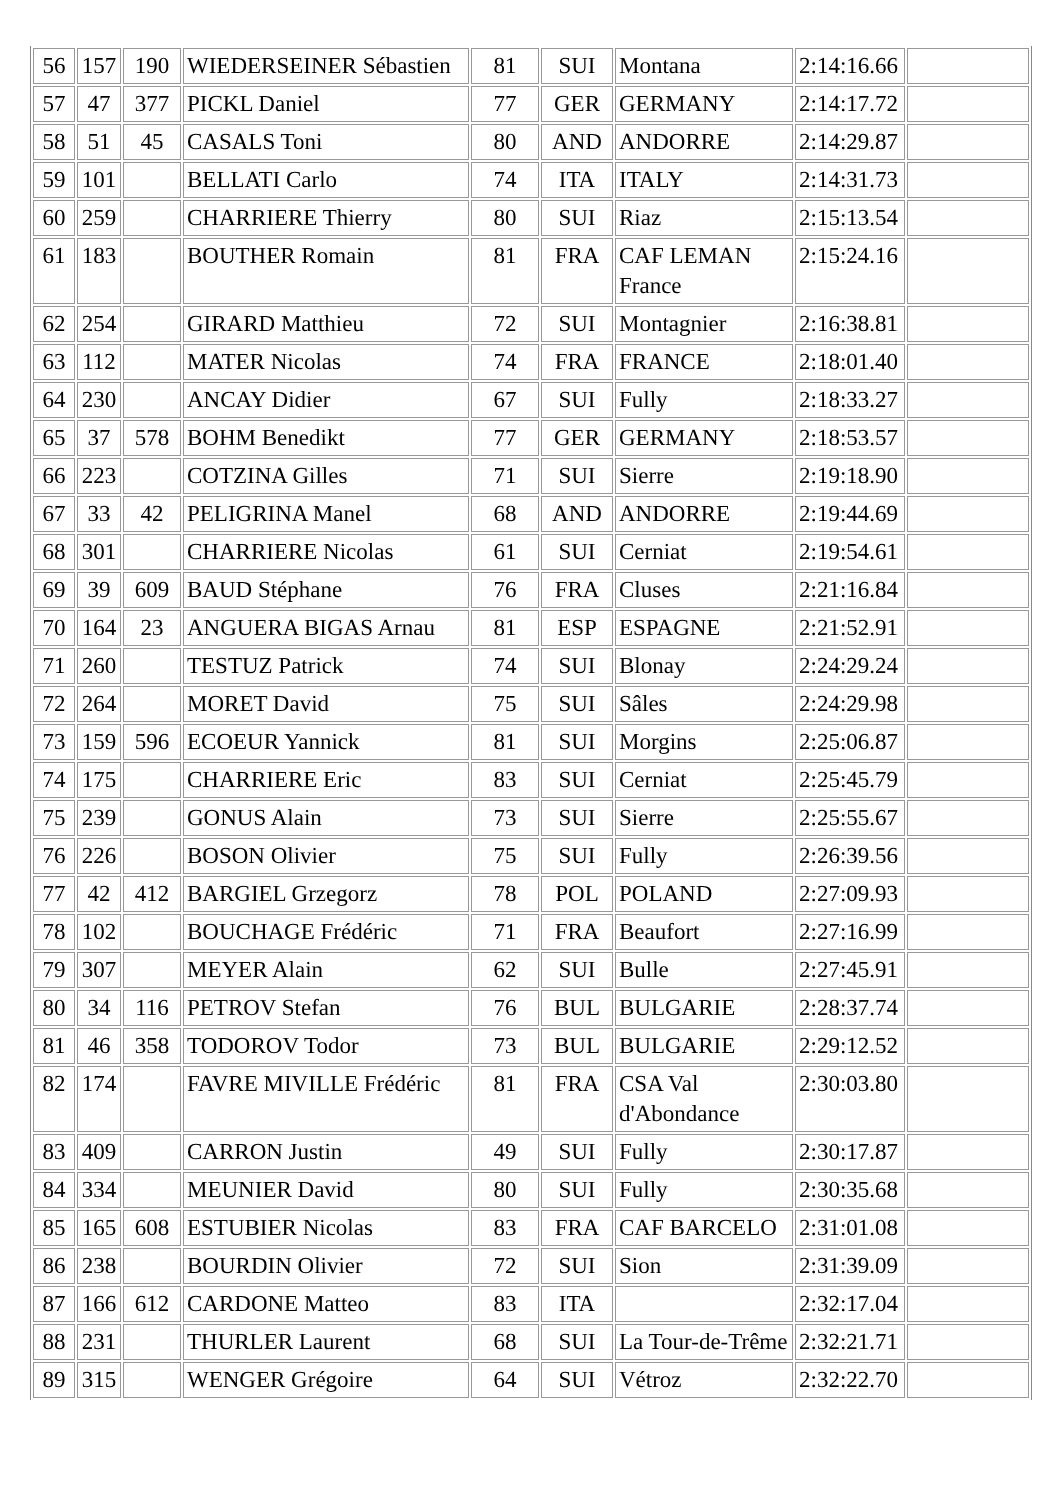| 56 | 157 | 190 | WIEDERSEINER Sébastien | 81 | SUI | Montana | 2:14:16.66 | |
| 57 | 47 | 377 | PICKL Daniel | 77 | GER | GERMANY | 2:14:17.72 | |
| 58 | 51 | 45 | CASALS Toni | 80 | AND | ANDORRE | 2:14:29.87 | |
| 59 | 101 | | BELLATI Carlo | 74 | ITA | ITALY | 2:14:31.73 | |
| 60 | 259 | | CHARRIERE Thierry | 80 | SUI | Riaz | 2:15:13.54 | |
| 61 | 183 | | BOUTHER Romain | 81 | FRA | CAF LEMAN France | 2:15:24.16 | |
| 62 | 254 | | GIRARD Matthieu | 72 | SUI | Montagnier | 2:16:38.81 | |
| 63 | 112 | | MATER Nicolas | 74 | FRA | FRANCE | 2:18:01.40 | |
| 64 | 230 | | ANCAY Didier | 67 | SUI | Fully | 2:18:33.27 | |
| 65 | 37 | 578 | BOHM Benedikt | 77 | GER | GERMANY | 2:18:53.57 | |
| 66 | 223 | | COTZINA Gilles | 71 | SUI | Sierre | 2:19:18.90 | |
| 67 | 33 | 42 | PELIGRINA Manel | 68 | AND | ANDORRE | 2:19:44.69 | |
| 68 | 301 | | CHARRIERE Nicolas | 61 | SUI | Cerniat | 2:19:54.61 | |
| 69 | 39 | 609 | BAUD Stéphane | 76 | FRA | Cluses | 2:21:16.84 | |
| 70 | 164 | 23 | ANGUERA BIGAS Arnau | 81 | ESP | ESPAGNE | 2:21:52.91 | |
| 71 | 260 | | TESTUZ Patrick | 74 | SUI | Blonay | 2:24:29.24 | |
| 72 | 264 | | MORET David | 75 | SUI | Sâles | 2:24:29.98 | |
| 73 | 159 | 596 | ECOEUR Yannick | 81 | SUI | Morgins | 2:25:06.87 | |
| 74 | 175 | | CHARRIERE Eric | 83 | SUI | Cerniat | 2:25:45.79 | |
| 75 | 239 | | GONUS Alain | 73 | SUI | Sierre | 2:25:55.67 | |
| 76 | 226 | | BOSON Olivier | 75 | SUI | Fully | 2:26:39.56 | |
| 77 | 42 | 412 | BARGIEL Grzegorz | 78 | POL | POLAND | 2:27:09.93 | |
| 78 | 102 | | BOUCHAGE Frédéric | 71 | FRA | Beaufort | 2:27:16.99 | |
| 79 | 307 | | MEYER Alain | 62 | SUI | Bulle | 2:27:45.91 | |
| 80 | 34 | 116 | PETROV Stefan | 76 | BUL | BULGARIE | 2:28:37.74 | |
| 81 | 46 | 358 | TODOROV Todor | 73 | BUL | BULGARIE | 2:29:12.52 | |
| 82 | 174 | | FAVRE MIVILLE Frédéric | 81 | FRA | CSA Val d'Abondance | 2:30:03.80 | |
| 83 | 409 | | CARRON Justin | 49 | SUI | Fully | 2:30:17.87 | |
| 84 | 334 | | MEUNIER David | 80 | SUI | Fully | 2:30:35.68 | |
| 85 | 165 | 608 | ESTUBIER Nicolas | 83 | FRA | CAF BARCELO | 2:31:01.08 | |
| 86 | 238 | | BOURDIN Olivier | 72 | SUI | Sion | 2:31:39.09 | |
| 87 | 166 | 612 | CARDONE Matteo | 83 | ITA | | 2:32:17.04 | |
| 88 | 231 | | THURLER Laurent | 68 | SUI | La Tour-de-Trême | 2:32:21.71 | |
| 89 | 315 | | WENGER Grégoire | 64 | SUI | Vétroz | 2:32:22.70 | |